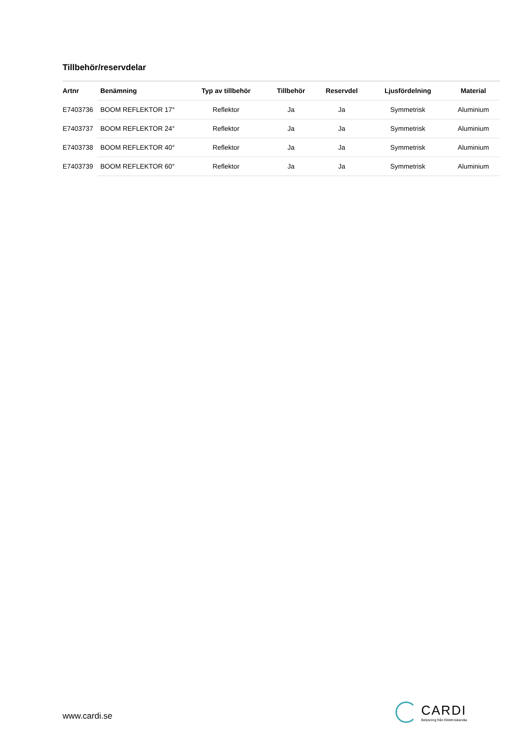Tillbehör/reservdelar
| Artnr | Benämning | Typ av tillbehör | Tillbehör | Reservdel | Ljusfördelning | Material |
| --- | --- | --- | --- | --- | --- | --- |
| E7403736 | BOOM REFLEKTOR 17° | Reflektor | Ja | Ja | Symmetrisk | Aluminium |
| E7403737 | BOOM REFLEKTOR 24° | Reflektor | Ja | Ja | Symmetrisk | Aluminium |
| E7403738 | BOOM REFLEKTOR 40° | Reflektor | Ja | Ja | Symmetrisk | Aluminium |
| E7403739 | BOOM REFLEKTOR 60° | Reflektor | Ja | Ja | Symmetrisk | Aluminium |
www.cardi.se
CARDI
Belysning från Elektroskandia